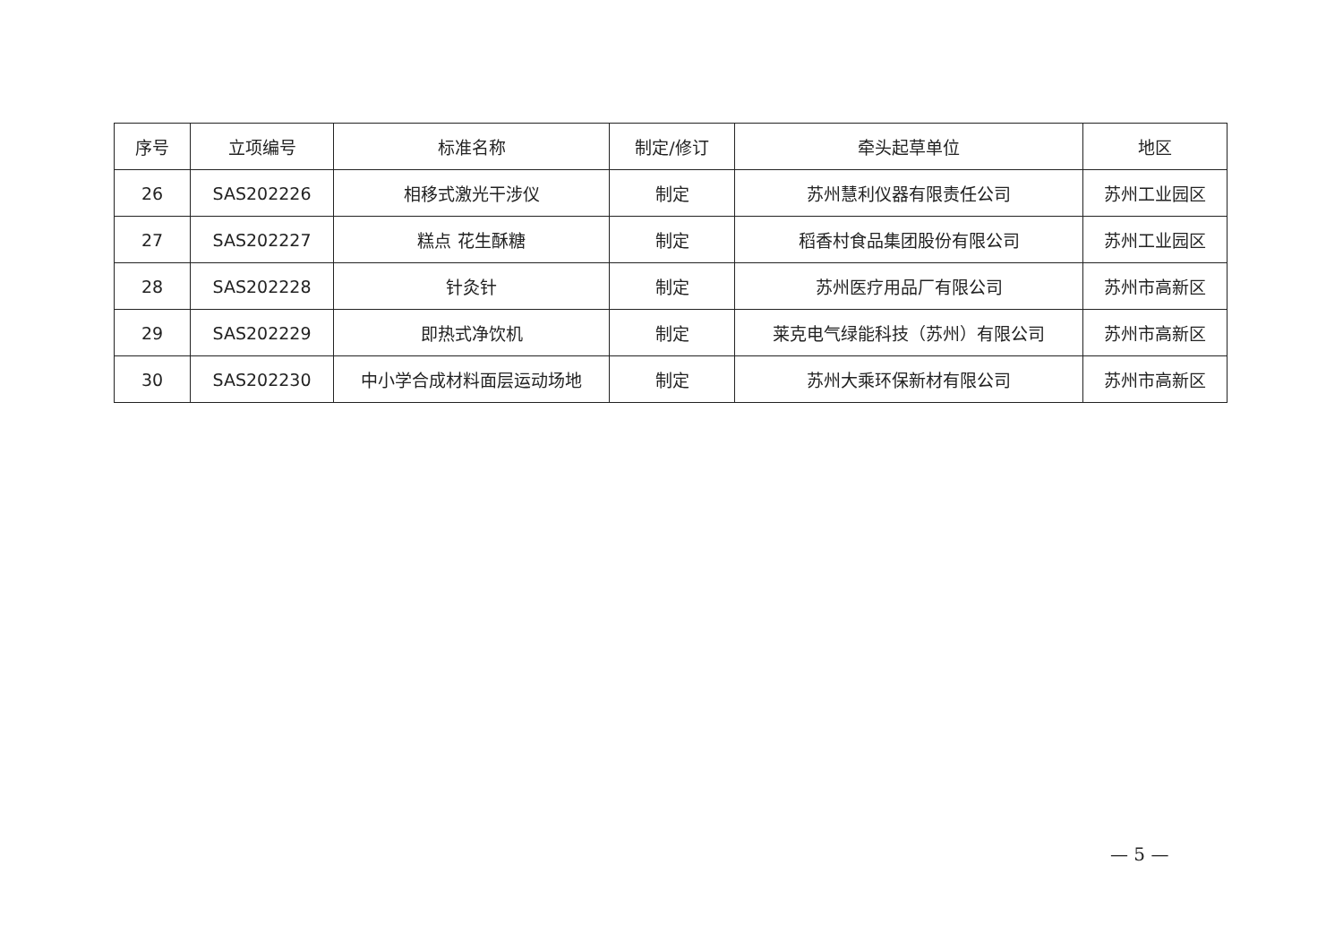| 序号 | 立项编号 | 标准名称 | 制定/修订 | 牵头起草单位 | 地区 |
| --- | --- | --- | --- | --- | --- |
| 26 | SAS202226 | 相移式激光干涉仪 | 制定 | 苏州慧利仪器有限责任公司 | 苏州工业园区 |
| 27 | SAS202227 | 糕点 花生酥糖 | 制定 | 稻香村食品集团股份有限公司 | 苏州工业园区 |
| 28 | SAS202228 | 针灸针 | 制定 | 苏州医疗用品厂有限公司 | 苏州市高新区 |
| 29 | SAS202229 | 即热式净饮机 | 制定 | 莱克电气绿能科技（苏州）有限公司 | 苏州市高新区 |
| 30 | SAS202230 | 中小学合成材料面层运动场地 | 制定 | 苏州大乘环保新材有限公司 | 苏州市高新区 |
— 5 —